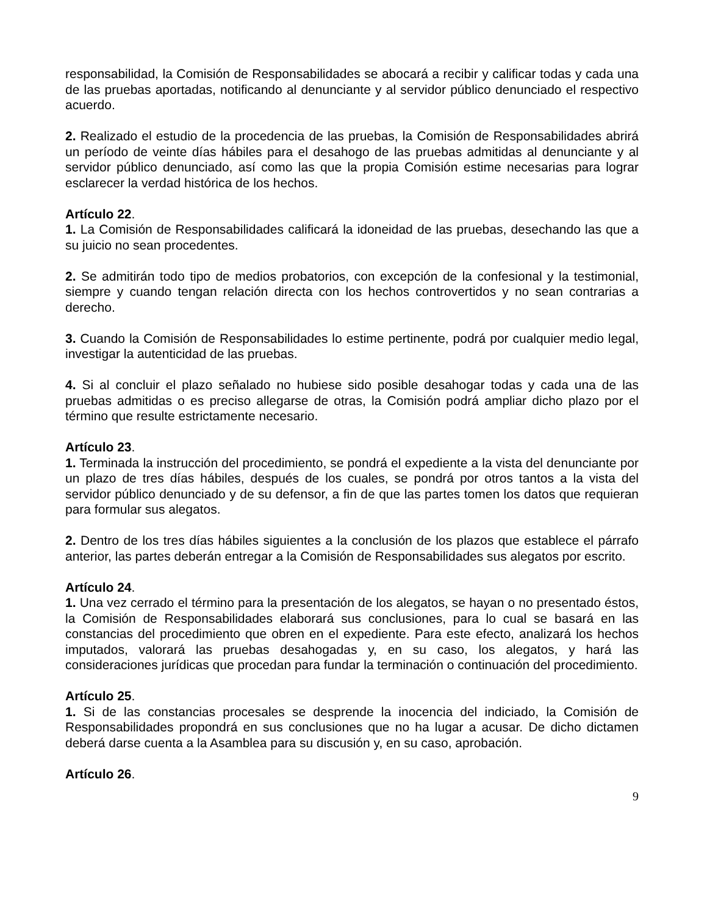responsabilidad, la Comisión de Responsabilidades se abocará a recibir y calificar todas y cada una de las pruebas aportadas, notificando al denunciante y al servidor público denunciado el respectivo acuerdo.
2. Realizado el estudio de la procedencia de las pruebas, la Comisión de Responsabilidades abrirá un período de veinte días hábiles para el desahogo de las pruebas admitidas al denunciante y al servidor público denunciado, así como las que la propia Comisión estime necesarias para lograr esclarecer la verdad histórica de los hechos.
Artículo 22.
1. La Comisión de Responsabilidades calificará la idoneidad de las pruebas, desechando las que a su juicio no sean procedentes.
2. Se admitirán todo tipo de medios probatorios, con excepción de la confesional y la testimonial, siempre y cuando tengan relación directa con los hechos controvertidos y no sean contrarias a derecho.
3. Cuando la Comisión de Responsabilidades lo estime pertinente, podrá por cualquier medio legal, investigar la autenticidad de las pruebas.
4. Si al concluir el plazo señalado no hubiese sido posible desahogar todas y cada una de las pruebas admitidas o es preciso allegarse de otras, la Comisión podrá ampliar dicho plazo por el término que resulte estrictamente necesario.
Artículo 23.
1. Terminada la instrucción del procedimiento, se pondrá el expediente a la vista del denunciante por un plazo de tres días hábiles, después de los cuales, se pondrá por otros tantos a la vista del servidor público denunciado y de su defensor, a fin de que las partes tomen los datos que requieran para formular sus alegatos.
2. Dentro de los tres días hábiles siguientes a la conclusión de los plazos que establece el párrafo anterior, las partes deberán entregar a la Comisión de Responsabilidades sus alegatos por escrito.
Artículo 24.
1. Una vez cerrado el término para la presentación de los alegatos, se hayan o no presentado éstos, la Comisión de Responsabilidades elaborará sus conclusiones, para lo cual se basará en las constancias del procedimiento que obren en el expediente. Para este efecto, analizará los hechos imputados, valorará las pruebas desahogadas y, en su caso, los alegatos, y hará las consideraciones jurídicas que procedan para fundar la terminación o continuación del procedimiento.
Artículo 25.
1. Si de las constancias procesales se desprende la inocencia del indiciado, la Comisión de Responsabilidades propondrá en sus conclusiones que no ha lugar a acusar. De dicho dictamen deberá darse cuenta a la Asamblea para su discusión y, en su caso, aprobación.
Artículo 26.
9